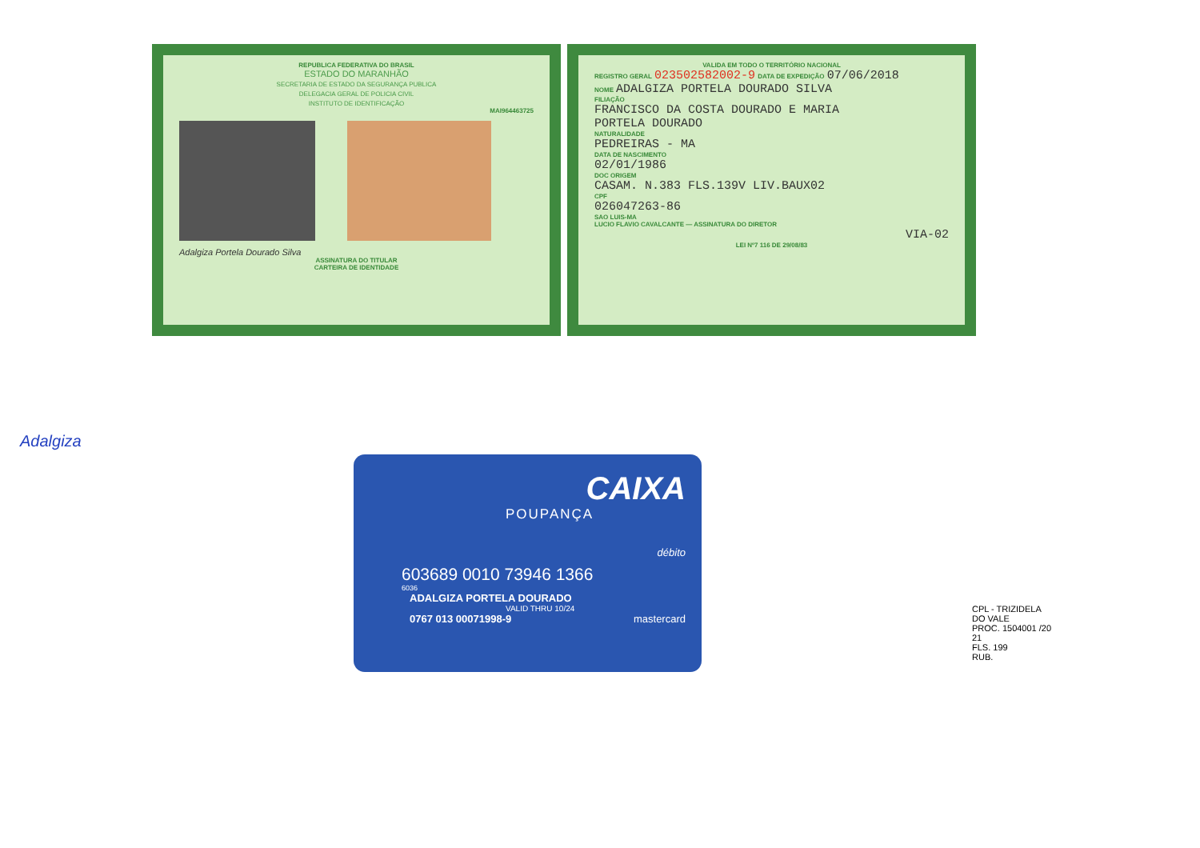REPUBLICA FEDERATIVA DO BRASIL
ESTADO DO MARANHÃO
SECRETARIA DE ESTADO DA SEGURANÇA PUBLICA
DELEGACIA GERAL DE POLICIA CIVIL
INSTITUTO DE IDENTIFICAÇÃO
MAI964463725
Adalgiza Portela Dourado Silva
ASSINATURA DO TITULAR
CARTEIRA DE IDENTIDADE
VALIDA EM TODO O TERRITÓRIO NACIONAL
REGISTRO GERAL 023502582002-9 DATA DE EXPEDIÇÃO 07/06/2018
NOME ADALGIZA PORTELA DOURADO SILVA
FILIAÇÃO
FRANCISCO DA COSTA DOURADO E MARIA
PORTELA DOURADO
NATURALIDADE
PEDREIRAS - MA
DATA DE NASCIMENTO
02/01/1986
DOC ORIGEM
CASAM. N.383 FLS.139V LIV.BAUX02
CPF
026047263-86
SAO LUIS-MA
LUCIO FLAVIO CAVALCANTE — ASSINATURA DO DIRETOR
VIA-02
LEI Nº7 116 DE 29/08/83
Adalgiza
CAIXA
POUPANÇA
débito
603689 0010 73946 1366
6036
ADALGIZA PORTELA DOURADO
VALID THRU 10/24
0767 013 00071998-9 mastercard
CPL - TRIZIDELA DO VALE
PROC. 1504001 /20 21
FLS. 199
RUB.